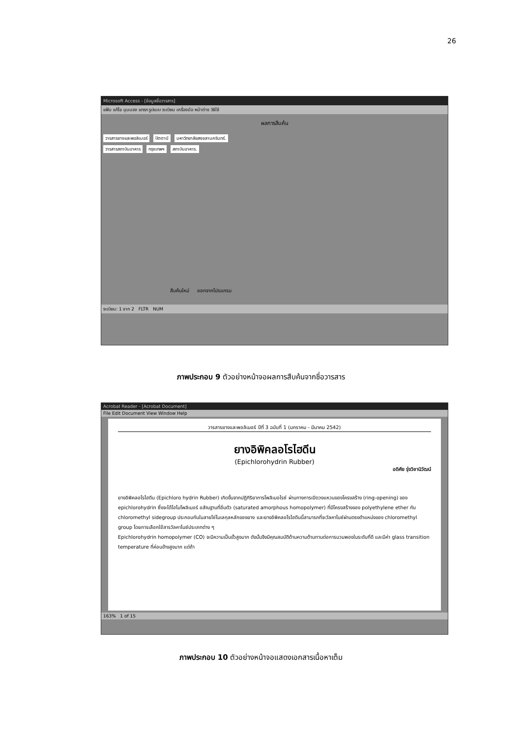26
Microsoft Access - [ข้อมูลชื่อวารสาร]
แฟ้ม แก้ไข มุมมอง แทรก รูปแบบ ระเบียน เครื่องมือ หน้าต่าง วิธีใช้
ผลการสืบค้น
วารสารยางและพอลิเมอร์ ปัตตานี มหาวิทยาลัยสงขลานครินทร์.
วารสารสถาบันอาหาร กรุงเทพฯ สถาบันอาหาร.
สืบค้นใหม่ ออกจากโปรแกรม
ระเบียน: 1 จาก 2 FLTR NUM
ภาพประกอบ 9 ตัวอย่างหน้าจอผลการสืบค้นจากชื่อวารสาร
Acrobat Reader - [Acrobat Document]
File Edit Document View Window Help
วารสารยางและพอลิเมอร์ ปีที่ 3 ฉบับที่ 1 (มกราคม - มีนาคม 2542)
ยางอิพิคลอโรไฮดีน
(Epichlorohydrin Rubber)
อดิศัย รุ่งวิชานิวัฒน์
ยางอิพิคลอโรไฮดีน (Epichloro hydrin Rubber) เกิดขึ้นจากปฏิกิริยาการโพลิเมอไรซ์ ผ่านทางการเปิดวงแหวนของโครงสร้าง (ring-opening) ของ epichlorohydrin ซึ่งจะได้โฮโมโพลิเมอร์ อสัณฐานที่อิ่มตัว (saturated amorphous homopolymer) ที่มีโครงสร้างของ polyethylene ether กับ chloromethyl sidegroup ประกอบกันในสายโซ่โมเลกุลหลักของยาง และยางอิพิคลอโรไฮดีนนี้สามารถที่จะวัลคาไนซ์ผ่านตรงตำแหน่งของ chloromethyl group โดยการเลือกใช้สารวัลคาไนซ์ประเภทต่าง ๆ
Epichlorohydrin homopolymer (CO) จะมีความเป็นขั้วสูงมาก ดังนั้นจึงมีคุณสมบัติด้านความต้านทานต่อการบวมพองในระดับที่ดี และมีค่า glass transition temperature ที่ค่อนข้างสูงมาก แต่ถ้า
163% 1 of 15
ภาพประกอบ 10 ตัวอย่างหน้าจอแสดงเอกสารเนื้อหาเต็ม